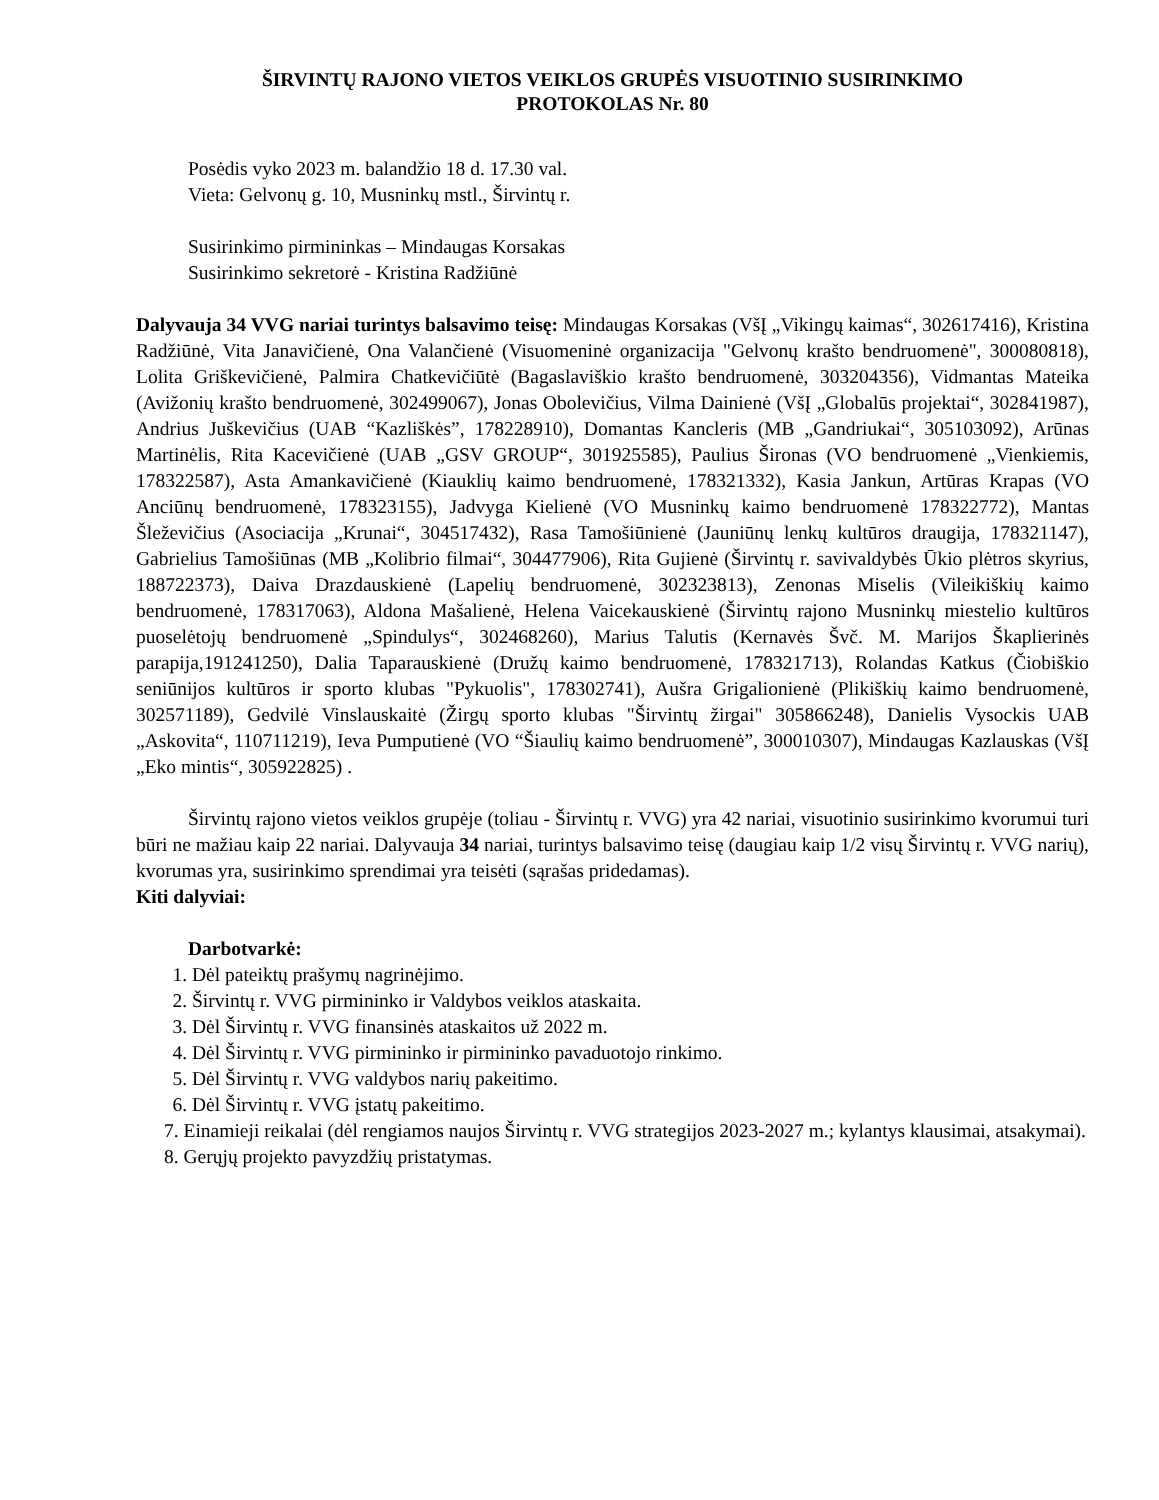ŠIRVINTŲ RAJONO VIETOS VEIKLOS GRUPĖS VISUOTINIO SUSIRINKIMO
PROTOKOLAS Nr. 80
Posėdis vyko 2023 m. balandžio 18 d. 17.30 val.
Vieta: Gelvonų g. 10, Musninkų mstl., Širvintų r.
Susirinkimo pirmininkas – Mindaugas Korsakas
Susirinkimo sekretorė - Kristina Radžiūnė
Dalyvauja 34 VVG nariai turintys balsavimo teisę: Mindaugas Korsakas (VšĮ „Vikingų kaimas“, 302617416), Kristina Radžiūnė, Vita Janavičienė, Ona Valančienė (Visuomeninė organizacija "Gelvonų krašto bendruomenė", 300080818), Lolita Griškevičienė, Palmira Chatkevičiūtė (Bagaslaviškio krašto bendruomenė, 303204356), Vidmantas Mateika (Avižonių krašto bendruomenė, 302499067), Jonas Obolevičius, Vilma Dainienė (VšĮ „Globalūs projektai“, 302841987), Andrius Juškevičius (UAB “Kazliškės”, 178228910), Domantas Kancleris (MB „Gandriukai“, 305103092), Arūnas Martinėlis, Rita Kacevičienė (UAB „GSV GROUP“, 301925585), Paulius Šironas (VO bendruomenė „Vienkiemis, 178322587), Asta Amankavičienė (Kiauklių kaimo bendruomenė, 178321332), Kasia Jankun, Artūras Krapas (VO Anciūnų bendruomenė, 178323155), Jadvyga Kielienė (VO Musninkų kaimo bendruomenė 178322772), Mantas Šleževičius (Asociacija „Krunai“, 304517432), Rasa Tamošiūnienė (Jauniūnų lenkų kultūros draugija, 178321147), Gabrielius Tamošiūnas (MB „Kolibrio filmai“, 304477906), Rita Gujienė (Širvintų r. savivaldybės Ūkio plėtros skyrius, 188722373), Daiva Drazdauskienė (Lapelių bendruomenė, 302323813), Zenonas Miselis (Vileikiškių kaimo bendruomenė, 178317063), Aldona Mašalienė, Helena Vaicekauskienė (Širvintų rajono Musninkų miestelio kultūros puoselėtojų bendruomenė „Spindulys“, 302468260), Marius Talutis (Kernavės Švč. M. Marijos Škaplierinės parapija,191241250), Dalia Taparauskienė (Družų kaimo bendruomenė, 178321713), Rolandas Katkus (Čiobiškio seniūnijos kultūros ir sporto klubas "Pykuolis", 178302741), Aušra Grigalionienė (Plikiškių kaimo bendruomenė, 302571189), Gedvilė Vinslauskaitė (Žirgų sporto klubas "Širvintų žirgai" 305866248), Danielis Vysockis UAB „Askovita“, 110711219), Ieva Pumputienė (VO “Šiaulių kaimo bendruomenė”, 300010307), Mindaugas Kazlauskas (VšĮ „Eko mintis“, 305922825) .
Širvintų rajono vietos veiklos grupėje (toliau - Širvintų r. VVG) yra 42 nariai, visuotinio susirinkimo kvorumui turi būri ne mažiau kaip 22 nariai. Dalyvauja 34 nariai, turintys balsavimo teisę (daugiau kaip 1/2 visų Širvintų r. VVG narių), kvorumas yra, susirinkimo sprendimai yra teisėti (sąrašas pridedamas).
Kiti dalyviai:
Darbotvarkė:
1. Dėl pateiktų prašymų nagrinėjimo.
2. Širvintų r. VVG pirmininko ir Valdybos veiklos ataskaita.
3. Dėl Širvintų r. VVG finansinės ataskaitos už 2022 m.
4. Dėl Širvintų r. VVG pirmininko ir pirmininko pavaduotojo rinkimo.
5. Dėl Širvintų r. VVG valdybos narių pakeitimo.
6. Dėl Širvintų r. VVG įstatų pakeitimo.
7. Einamieji reikalai (dėl rengiamos naujos Širvintų r. VVG strategijos 2023-2027 m.; kylantys klausimai, atsakymai).
8. Gerųjų projekto pavyzdžių pristatymas.